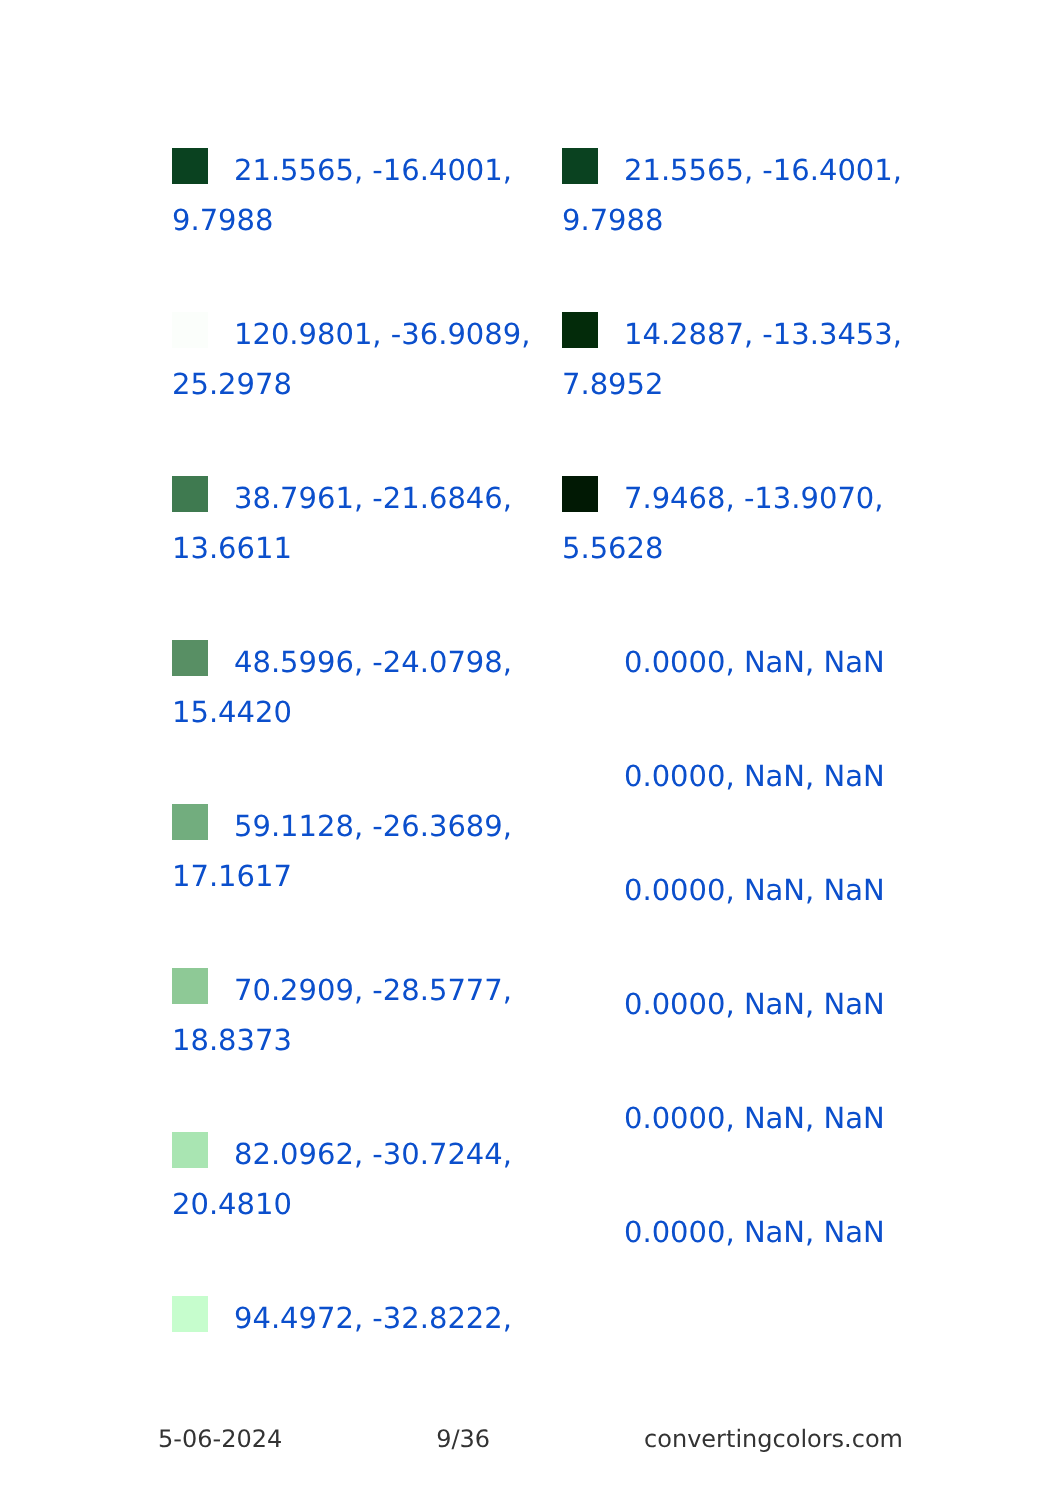21.5565, -16.4001, 9.7988
120.9801, -36.9089, 25.2978
38.7961, -21.6846, 13.6611
48.5996, -24.0798, 15.4420
59.1128, -26.3689, 17.1617
70.2909, -28.5777, 18.8373
82.0962, -30.7244, 20.4810
94.4972, -32.8222,
21.5565, -16.4001, 9.7988
14.2887, -13.3453, 7.8952
7.9468, -13.9070, 5.5628
0.0000, NaN, NaN
0.0000, NaN, NaN
0.0000, NaN, NaN
0.0000, NaN, NaN
0.0000, NaN, NaN
0.0000, NaN, NaN
5-06-2024 9/36 convertingcolors.com